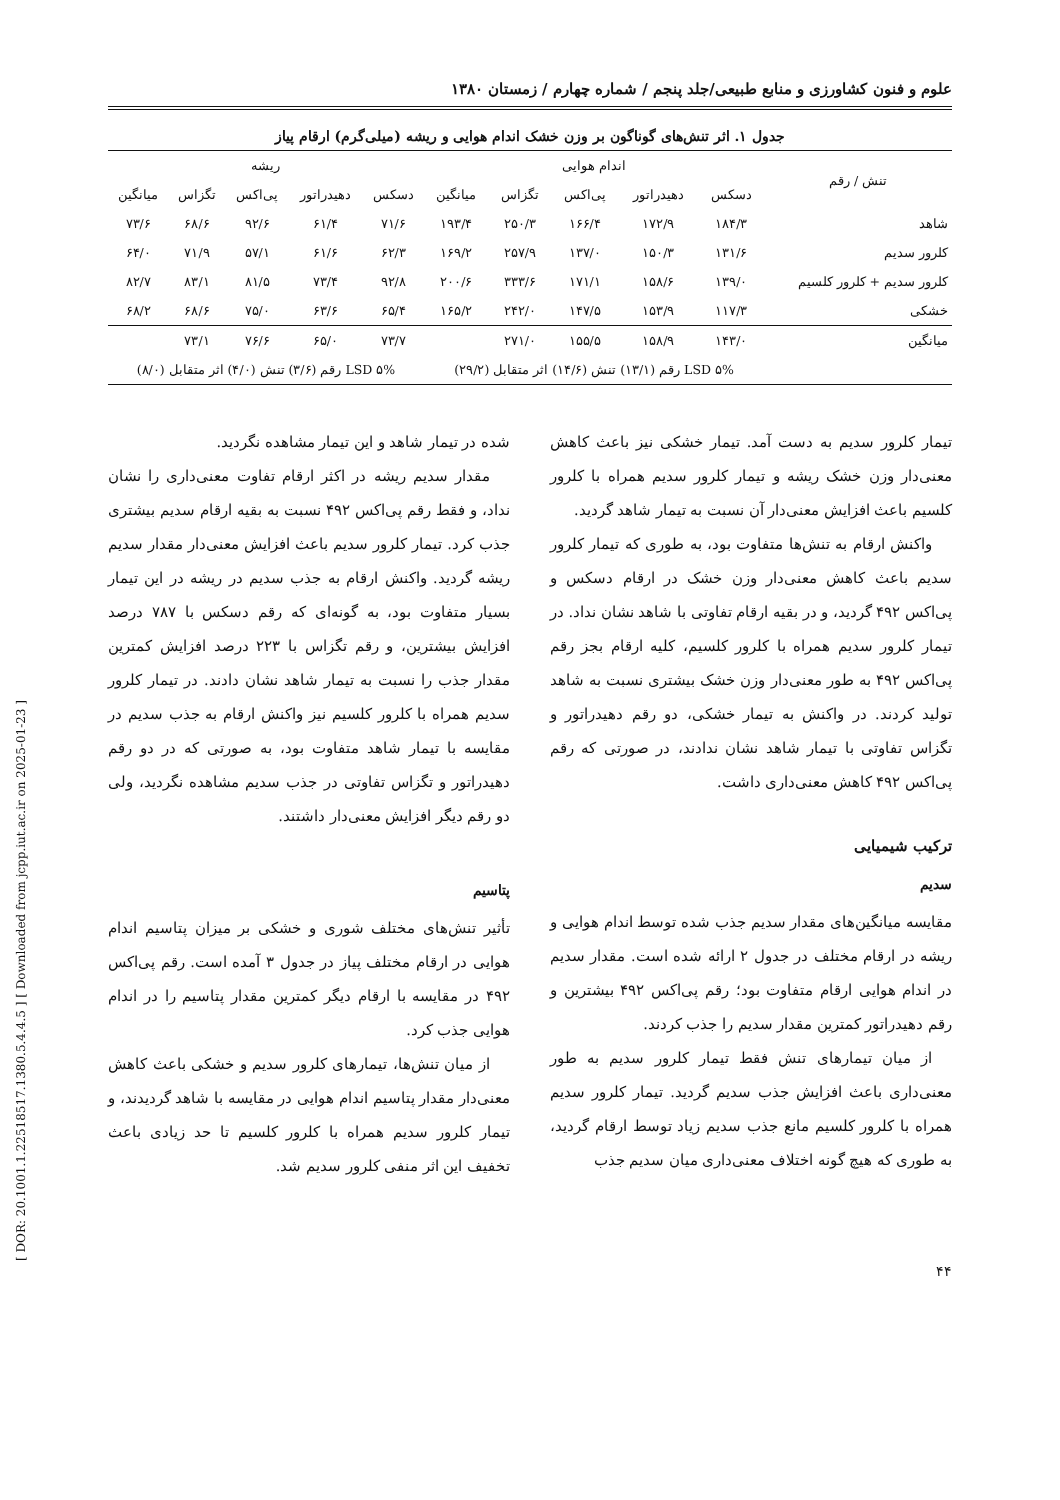[ DOR: 20.1001.1.22518517.1380.5.4.4.5 ] [ Downloaded from jcpp.iut.ac.ir on 2025-01-23 ]
علوم و فنون کشاورزی و منابع طبیعی/جلد پنجم / شماره چهارم / زمستان ۱۳۸۰
جدول ۱. اثر تنش‌های گوناگون بر وزن خشک اندام هوایی و ریشه (میلی‌گرم) ارقام پیاز
| تنش / رقم | اندام هوایی | | | | | ریشه | | | | |
| --- | --- | --- | --- | --- | --- | --- | --- | --- | --- | --- |
| | دسکس | دهیدراتور | پی‌اکس | تگزاس | میانگین | دسکس | دهیدراتور | پی‌اکس | تگزاس | میانگین |
| شاهد | ۱۸۴/۳ | ۱۷۲/۹ | ۱۶۶/۴ | ۲۵۰/۳ | ۱۹۳/۴ | ۷۱/۶ | ۶۱/۴ | ۹۲/۶ | ۶۸/۶ | ۷۳/۶ |
| کلرور سدیم | ۱۳۱/۶ | ۱۵۰/۳ | ۱۳۷/۰ | ۲۵۷/۹ | ۱۶۹/۲ | ۶۲/۳ | ۶۱/۶ | ۵۷/۱ | ۷۱/۹ | ۶۴/۰ |
| کلرور سدیم + کلرور کلسیم | ۱۳۹/۰ | ۱۵۸/۶ | ۱۷۱/۱ | ۳۳۳/۶ | ۲۰۰/۶ | ۹۲/۸ | ۷۳/۴ | ۸۱/۵ | ۸۳/۱ | ۸۲/۷ |
| خشکی | ۱۱۷/۳ | ۱۵۳/۹ | ۱۴۷/۵ | ۲۴۲/۰ | ۱۶۵/۲ | ۶۵/۴ | ۶۳/۶ | ۷۵/۰ | ۶۸/۶ | ۶۸/۲ |
| میانگین | ۱۴۳/۰ | ۱۵۸/۹ | ۱۵۵/۵ | ۲۷۱/۰ | | ۷۳/۷ | ۶۵/۰ | ۷۶/۶ | ۷۳/۱ | |
| | LSD ۵% رقم (۱۳/۱) تنش (۱۴/۶) اثر متقابل (۲۹/۲) | | | | | LSD ۵% رقم (۳/۶) تنش (۴/۰) اثر متقابل (۸/۰) | | | | |
تیمار کلرور سدیم به دست آمد. تیمار خشکی نیز باعث کاهش معنی‌دار وزن خشک ریشه و تیمار کلرور سدیم همراه با کلرور کلسیم باعث افزایش معنی‌دار آن نسبت به تیمار شاهد گردید.
واکنش ارقام به تنش‌ها متفاوت بود، به طوری که تیمار کلرور سدیم باعث کاهش معنی‌دار وزن خشک در ارقام دسکس و پی‌اکس ۴۹۲ گردید، و در بقیه ارقام تفاوتی با شاهد نشان نداد. در تیمار کلرور سدیم همراه با کلرور کلسیم، کلیه ارقام بجز رقم پی‌اکس ۴۹۲ به طور معنی‌دار وزن خشک بیشتری نسبت به شاهد تولید کردند. در واکنش به تیمار خشکی، دو رقم دهیدراتور و تگزاس تفاوتی با تیمار شاهد نشان ندادند، در صورتی که رقم پی‌اکس ۴۹۲ کاهش معنی‌داری داشت.
ترکیب شیمیایی
سدیم
مقایسه میانگین‌های مقدار سدیم جذب شده توسط اندام هوایی و ریشه در ارقام مختلف در جدول ۲ ارائه شده است. مقدار سدیم در اندام هوایی ارقام متفاوت بود؛ رقم پی‌اکس ۴۹۲ بیشترین و رقم دهیدراتور کمترین مقدار سدیم را جذب کردند.
از میان تیمارهای تنش فقط تیمار کلرور سدیم به طور معنی‌داری باعث افزایش جذب سدیم گردید. تیمار کلرور سدیم همراه با کلرور کلسیم مانع جذب سدیم زیاد توسط ارقام گردید، به طوری که هیچ گونه اختلاف معنی‌داری میان سدیم جذب
شده در تیمار شاهد و این تیمار مشاهده نگردید.
مقدار سدیم ریشه در اکثر ارقام تفاوت معنی‌داری را نشان نداد، و فقط رقم پی‌اکس ۴۹۲ نسبت به بقیه ارقام سدیم بیشتری جذب کرد. تیمار کلرور سدیم باعث افزایش معنی‌دار مقدار سدیم ریشه گردید. واکنش ارقام به جذب سدیم در ریشه در این تیمار بسیار متفاوت بود، به گونه‌ای که رقم دسکس با ۷۸۷ درصد افزایش بیشترین، و رقم تگزاس با ۲۲۳ درصد افزایش کمترین مقدار جذب را نسبت به تیمار شاهد نشان دادند. در تیمار کلرور سدیم همراه با کلرور کلسیم نیز واکنش ارقام به جذب سدیم در مقایسه با تیمار شاهد متفاوت بود، به صورتی که در دو رقم دهیدراتور و تگزاس تفاوتی در جذب سدیم مشاهده نگردید، ولی دو رقم دیگر افزایش معنی‌دار داشتند.
پتاسیم
تأثیر تنش‌های مختلف شوری و خشکی بر میزان پتاسیم اندام هوایی در ارقام مختلف پیاز در جدول ۳ آمده است. رقم پی‌اکس ۴۹۲ در مقایسه با ارقام دیگر کمترین مقدار پتاسیم را در اندام هوایی جذب کرد.
از میان تنش‌ها، تیمارهای کلرور سدیم و خشکی باعث کاهش معنی‌دار مقدار پتاسیم اندام هوایی در مقایسه با شاهد گردیدند، و تیمار کلرور سدیم همراه با کلرور کلسیم تا حد زیادی باعث تخفیف این اثر منفی کلرور سدیم شد.
۴۴